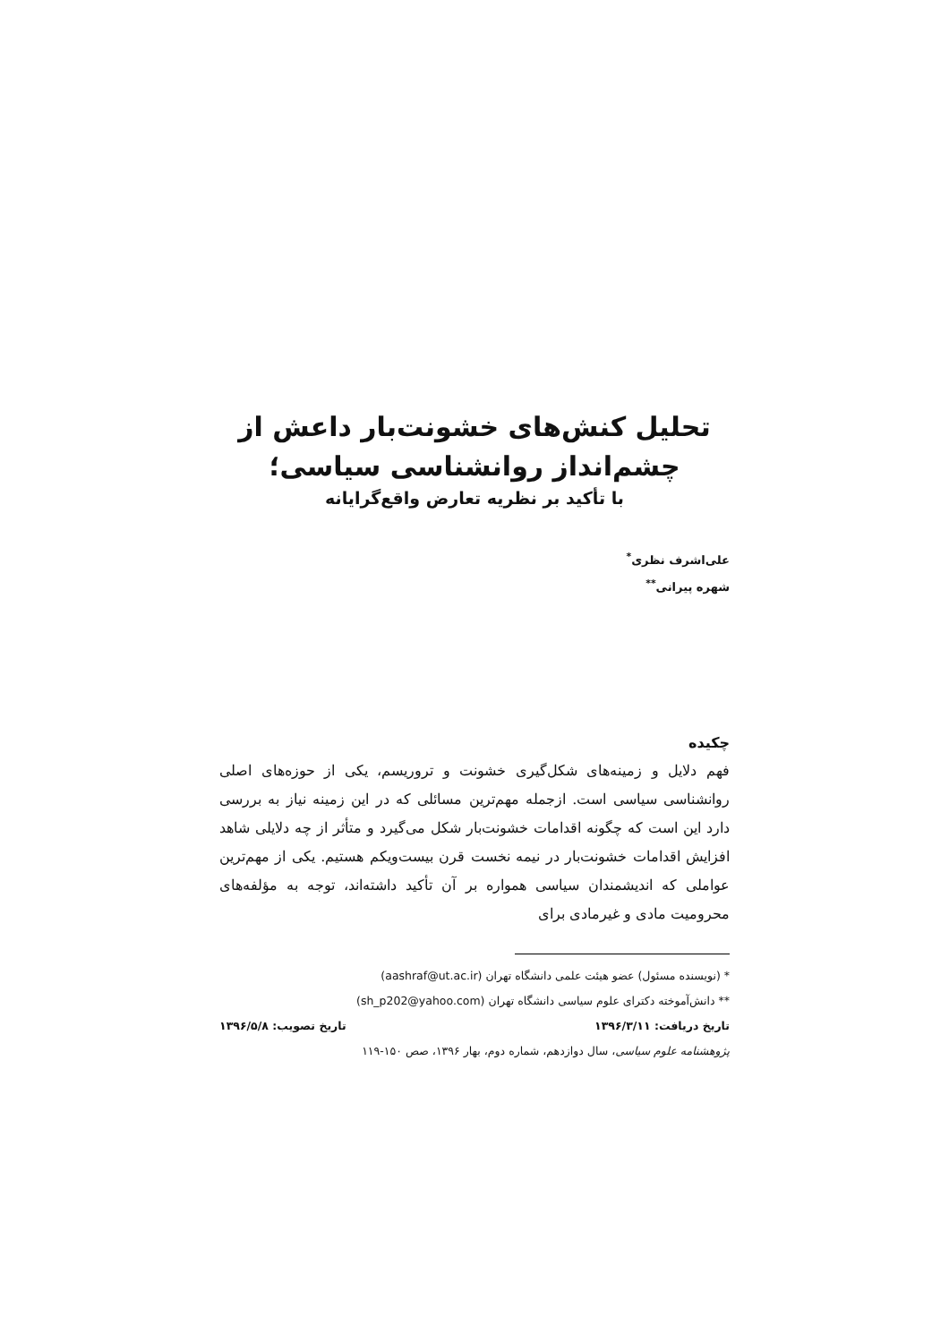تحلیل کنش‌های خشونت‌بار داعش از
چشم‌انداز روانشناسی سیاسی؛
با تأکید بر نظریه تعارض واقع‌گرایانه
علی‌اشرف نظری<sup>*</sup>
شهره پیرانی<sup>**</sup>
چکیده
فهم دلایل و زمینه‌های شکل‌گیری خشونت و تروریسم، یکی از حوزه‌های اصلی روانشناسی سیاسی است. ازجمله مهم‌ترین مسائلی که در این زمینه نیاز به بررسی دارد این است که چگونه اقدامات خشونت‌بار شکل می‌گیرد و متأثر از چه دلایلی شاهد افزایش اقدامات خشونت‌بار در نیمه نخست قرن بیست‌ویکم هستیم. یکی از مهم‌ترین عواملی که اندیشمندان سیاسی همواره بر آن تأکید داشته‌اند، توجه به مؤلفه‌های محرومیت مادی و غیرمادی برای
* (نویسنده مسئول) عضو هیئت علمی دانشگاه تهران (aashraf@ut.ac.ir)
** دانش‌آموخته دکترای علوم سیاسی دانشگاه تهران (sh_p202@yahoo.com)
تاریخ دریافت: ۱۳۹۶/۳/۱۱ تاریخ تصویب: ۱۳۹۶/۵/۸
پژوهشنامه علوم سیاسی، سال دوازدهم، شماره دوم، بهار ۱۳۹۶، صص ۱۵۰-۱۱۹